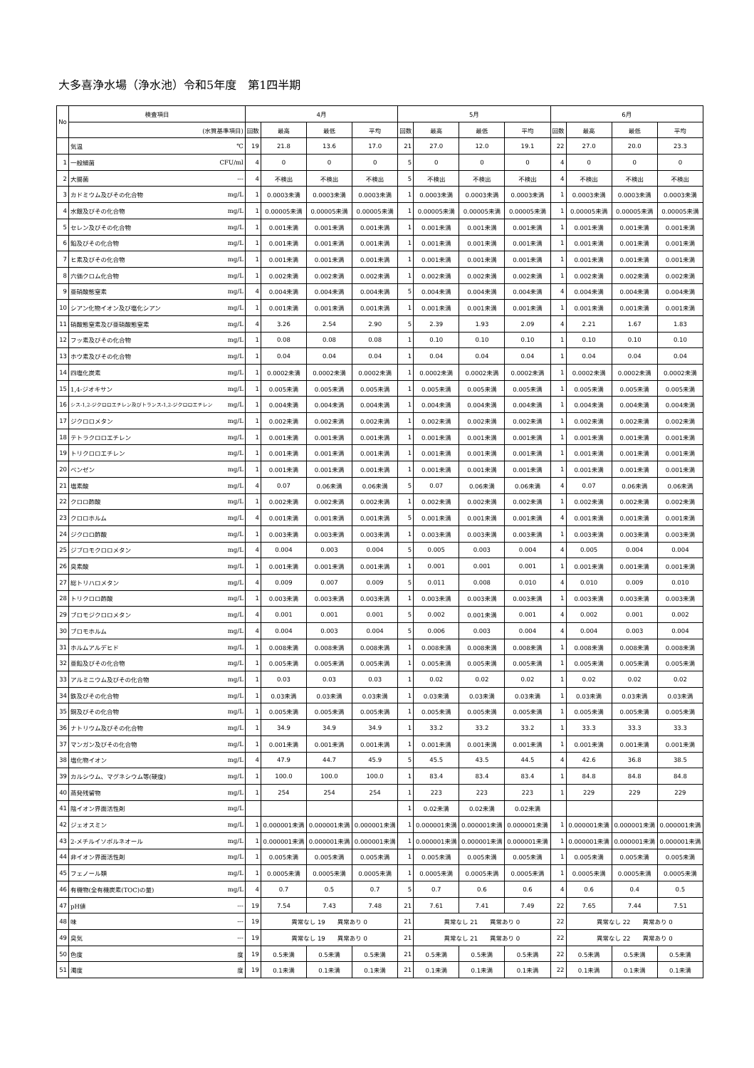大多喜浄水場（浄水池）令和5年度　第1四半期
| No | 検査項目 | | 4月 | | | | 5月 | | | | 6月 | | | |
| --- | --- | --- | --- | --- | --- | --- | --- | --- | --- | --- | --- | --- | --- | --- |
| | (水質基準項目) | | 回数 | 最高 | 最低 | 平均 | 回数 | 最高 | 最低 | 平均 | 回数 | 最高 | 最低 | 平均 |
| | 気温 | ℃ | 19 | 21.8 | 13.6 | 17.0 | 21 | 27.0 | 12.0 | 19.1 | 22 | 27.0 | 20.0 | 23.3 |
| 1 | 一般細菌 | CFU/ml | 4 | 0 | 0 | 0 | 5 | 0 | 0 | 0 | 4 | 0 | 0 | 0 |
| 2 | 大腸菌 | --- | 4 | 不検出 | 不検出 | 不検出 | 5 | 不検出 | 不検出 | 不検出 | 4 | 不検出 | 不検出 | 不検出 |
| 3 | カドミウム及びその化合物 | mg/L | 1 | 0.0003未満 | 0.0003未満 | 0.0003未満 | 1 | 0.0003未満 | 0.0003未満 | 0.0003未満 | 1 | 0.0003未満 | 0.0003未満 | 0.0003未満 |
| 4 | 水銀及びその化合物 | mg/L | 1 | 0.00005未満 | 0.00005未満 | 0.00005未満 | 1 | 0.00005未満 | 0.00005未満 | 0.00005未満 | 1 | 0.00005未満 | 0.00005未満 | 0.00005未満 |
| 5 | セレン及びその化合物 | mg/L | 1 | 0.001未満 | 0.001未満 | 0.001未満 | 1 | 0.001未満 | 0.001未満 | 0.001未満 | 1 | 0.001未満 | 0.001未満 | 0.001未満 |
| 6 | 鉛及びその化合物 | mg/L | 1 | 0.001未満 | 0.001未満 | 0.001未満 | 1 | 0.001未満 | 0.001未満 | 0.001未満 | 1 | 0.001未満 | 0.001未満 | 0.001未満 |
| 7 | ヒ素及びその化合物 | mg/L | 1 | 0.001未満 | 0.001未満 | 0.001未満 | 1 | 0.001未満 | 0.001未満 | 0.001未満 | 1 | 0.001未満 | 0.001未満 | 0.001未満 |
| 8 | 六価クロム化合物 | mg/L | 1 | 0.002未満 | 0.002未満 | 0.002未満 | 1 | 0.002未満 | 0.002未満 | 0.002未満 | 1 | 0.002未満 | 0.002未満 | 0.002未満 |
| 9 | 亜硝酸態窒素 | mg/L | 4 | 0.004未満 | 0.004未満 | 0.004未満 | 5 | 0.004未満 | 0.004未満 | 0.004未満 | 4 | 0.004未満 | 0.004未満 | 0.004未満 |
| 10 | シアン化物イオン及び塩化シアン | mg/L | 1 | 0.001未満 | 0.001未満 | 0.001未満 | 1 | 0.001未満 | 0.001未満 | 0.001未満 | 1 | 0.001未満 | 0.001未満 | 0.001未満 |
| 11 | 硝酸態窒素及び亜硝酸態窒素 | mg/L | 4 | 3.26 | 2.54 | 2.90 | 5 | 2.39 | 1.93 | 2.09 | 4 | 2.21 | 1.67 | 1.83 |
| 12 | フッ素及びその化合物 | mg/L | 1 | 0.08 | 0.08 | 0.08 | 1 | 0.10 | 0.10 | 0.10 | 1 | 0.10 | 0.10 | 0.10 |
| 13 | ホウ素及びその化合物 | mg/L | 1 | 0.04 | 0.04 | 0.04 | 1 | 0.04 | 0.04 | 0.04 | 1 | 0.04 | 0.04 | 0.04 |
| 14 | 四塩化炭素 | mg/L | 1 | 0.0002未満 | 0.0002未満 | 0.0002未満 | 1 | 0.0002未満 | 0.0002未満 | 0.0002未満 | 1 | 0.0002未満 | 0.0002未満 | 0.0002未満 |
| 15 | 1,4-ジオキサン | mg/L | 1 | 0.005未満 | 0.005未満 | 0.005未満 | 1 | 0.005未満 | 0.005未満 | 0.005未満 | 1 | 0.005未満 | 0.005未満 | 0.005未満 |
| 16 | シス-1,2-ジクロロエチレン及びトランス-1,2-ジクロロエチレン | mg/L | 1 | 0.004未満 | 0.004未満 | 0.004未満 | 1 | 0.004未満 | 0.004未満 | 0.004未満 | 1 | 0.004未満 | 0.004未満 | 0.004未満 |
| 17 | ジクロロメタン | mg/L | 1 | 0.002未満 | 0.002未満 | 0.002未満 | 1 | 0.002未満 | 0.002未満 | 0.002未満 | 1 | 0.002未満 | 0.002未満 | 0.002未満 |
| 18 | テトラクロロエチレン | mg/L | 1 | 0.001未満 | 0.001未満 | 0.001未満 | 1 | 0.001未満 | 0.001未満 | 0.001未満 | 1 | 0.001未満 | 0.001未満 | 0.001未満 |
| 19 | トリクロロエチレン | mg/L | 1 | 0.001未満 | 0.001未満 | 0.001未満 | 1 | 0.001未満 | 0.001未満 | 0.001未満 | 1 | 0.001未満 | 0.001未満 | 0.001未満 |
| 20 | ベンゼン | mg/L | 1 | 0.001未満 | 0.001未満 | 0.001未満 | 1 | 0.001未満 | 0.001未満 | 0.001未満 | 1 | 0.001未満 | 0.001未満 | 0.001未満 |
| 21 | 塩素酸 | mg/L | 4 | 0.07 | 0.06未満 | 0.06未満 | 5 | 0.07 | 0.06未満 | 0.06未満 | 4 | 0.07 | 0.06未満 | 0.06未満 |
| 22 | クロロ酢酸 | mg/L | 1 | 0.002未満 | 0.002未満 | 0.002未満 | 1 | 0.002未満 | 0.002未満 | 0.002未満 | 1 | 0.002未満 | 0.002未満 | 0.002未満 |
| 23 | クロロホルム | mg/L | 4 | 0.001未満 | 0.001未満 | 0.001未満 | 5 | 0.001未満 | 0.001未満 | 0.001未満 | 4 | 0.001未満 | 0.001未満 | 0.001未満 |
| 24 | ジクロロ酢酸 | mg/L | 1 | 0.003未満 | 0.003未満 | 0.003未満 | 1 | 0.003未満 | 0.003未満 | 0.003未満 | 1 | 0.003未満 | 0.003未満 | 0.003未満 |
| 25 | ジブロモクロロメタン | mg/L | 4 | 0.004 | 0.003 | 0.004 | 5 | 0.005 | 0.003 | 0.004 | 4 | 0.005 | 0.004 | 0.004 |
| 26 | 臭素酸 | mg/L | 1 | 0.001未満 | 0.001未満 | 0.001未満 | 1 | 0.001 | 0.001 | 0.001 | 1 | 0.001未満 | 0.001未満 | 0.001未満 |
| 27 | 総トリハロメタン | mg/L | 4 | 0.009 | 0.007 | 0.009 | 5 | 0.011 | 0.008 | 0.010 | 4 | 0.010 | 0.009 | 0.010 |
| 28 | トリクロロ酢酸 | mg/L | 1 | 0.003未満 | 0.003未満 | 0.003未満 | 1 | 0.003未満 | 0.003未満 | 0.003未満 | 1 | 0.003未満 | 0.003未満 | 0.003未満 |
| 29 | ブロモジクロロメタン | mg/L | 4 | 0.001 | 0.001 | 0.001 | 5 | 0.002 | 0.001未満 | 0.001 | 4 | 0.002 | 0.001 | 0.002 |
| 30 | ブロモホルム | mg/L | 4 | 0.004 | 0.003 | 0.004 | 5 | 0.006 | 0.003 | 0.004 | 4 | 0.004 | 0.003 | 0.004 |
| 31 | ホルムアルデヒド | mg/L | 1 | 0.008未満 | 0.008未満 | 0.008未満 | 1 | 0.008未満 | 0.008未満 | 0.008未満 | 1 | 0.008未満 | 0.008未満 | 0.008未満 |
| 32 | 亜鉛及びその化合物 | mg/L | 1 | 0.005未満 | 0.005未満 | 0.005未満 | 1 | 0.005未満 | 0.005未満 | 0.005未満 | 1 | 0.005未満 | 0.005未満 | 0.005未満 |
| 33 | アルミニウム及びその化合物 | mg/L | 1 | 0.03 | 0.03 | 0.03 | 1 | 0.02 | 0.02 | 0.02 | 1 | 0.02 | 0.02 | 0.02 |
| 34 | 鉄及びその化合物 | mg/L | 1 | 0.03未満 | 0.03未満 | 0.03未満 | 1 | 0.03未満 | 0.03未満 | 0.03未満 | 1 | 0.03未満 | 0.03未満 | 0.03未満 |
| 35 | 銅及びその化合物 | mg/L | 1 | 0.005未満 | 0.005未満 | 0.005未満 | 1 | 0.005未満 | 0.005未満 | 0.005未満 | 1 | 0.005未満 | 0.005未満 | 0.005未満 |
| 36 | ナトリウム及びその化合物 | mg/L | 1 | 34.9 | 34.9 | 34.9 | 1 | 33.2 | 33.2 | 33.2 | 1 | 33.3 | 33.3 | 33.3 |
| 37 | マンガン及びその化合物 | mg/L | 1 | 0.001未満 | 0.001未満 | 0.001未満 | 1 | 0.001未満 | 0.001未満 | 0.001未満 | 1 | 0.001未満 | 0.001未満 | 0.001未満 |
| 38 | 塩化物イオン | mg/L | 4 | 47.9 | 44.7 | 45.9 | 5 | 45.5 | 43.5 | 44.5 | 4 | 42.6 | 36.8 | 38.5 |
| 39 | カルシウム、マグネシウム等(硬度) | mg/L | 1 | 100.0 | 100.0 | 100.0 | 1 | 83.4 | 83.4 | 83.4 | 1 | 84.8 | 84.8 | 84.8 |
| 40 | 蒸発残留物 | mg/L | 1 | 254 | 254 | 254 | 1 | 223 | 223 | 223 | 1 | 229 | 229 | 229 |
| 41 | 陰イオン界面活性剤 | mg/L | | | | | 1 | 0.02未満 | 0.02未満 | 0.02未満 | | | | |
| 42 | ジェオスミン | mg/L | 1 | 0.000001未満 | 0.000001未満 | 0.000001未満 | 1 | 0.000001未満 | 0.000001未満 | 0.000001未満 | 1 | 0.000001未満 | 0.000001未満 | 0.000001未満 |
| 43 | 2-メチルイソボルネオール | mg/L | 1 | 0.000001未満 | 0.000001未満 | 0.000001未満 | 1 | 0.000001未満 | 0.000001未満 | 0.000001未満 | 1 | 0.000001未満 | 0.000001未満 | 0.000001未満 |
| 44 | 非イオン界面活性剤 | mg/L | 1 | 0.005未満 | 0.005未満 | 0.005未満 | 1 | 0.005未満 | 0.005未満 | 0.005未満 | 1 | 0.005未満 | 0.005未満 | 0.005未満 |
| 45 | フェノール類 | mg/L | 1 | 0.0005未満 | 0.0005未満 | 0.0005未満 | 1 | 0.0005未満 | 0.0005未満 | 0.0005未満 | 1 | 0.0005未満 | 0.0005未満 | 0.0005未満 |
| 46 | 有機物(全有機炭素(TOC)の量) | mg/L | 4 | 0.7 | 0.5 | 0.7 | 5 | 0.7 | 0.6 | 0.6 | 4 | 0.6 | 0.4 | 0.5 |
| 47 | pH値 | --- | 19 | 7.54 | 7.43 | 7.48 | 21 | 7.61 | 7.41 | 7.49 | 22 | 7.65 | 7.44 | 7.51 |
| 48 | 味 | --- | 19 | 異常なし 19 異常あり 0 | | | 21 | 異常なし 21 異常あり 0 | | | 22 | 異常なし 22 異常あり 0 | | |
| 49 | 臭気 | --- | 19 | 異常なし 19 異常あり 0 | | | 21 | 異常なし 21 異常あり 0 | | | 22 | 異常なし 22 異常あり 0 | | |
| 50 | 色度 | 度 | 19 | 0.5未満 | 0.5未満 | 0.5未満 | 21 | 0.5未満 | 0.5未満 | 0.5未満 | 22 | 0.5未満 | 0.5未満 | 0.5未満 |
| 51 | 濁度 | 度 | 19 | 0.1未満 | 0.1未満 | 0.1未満 | 21 | 0.1未満 | 0.1未満 | 0.1未満 | 22 | 0.1未満 | 0.1未満 | 0.1未満 |